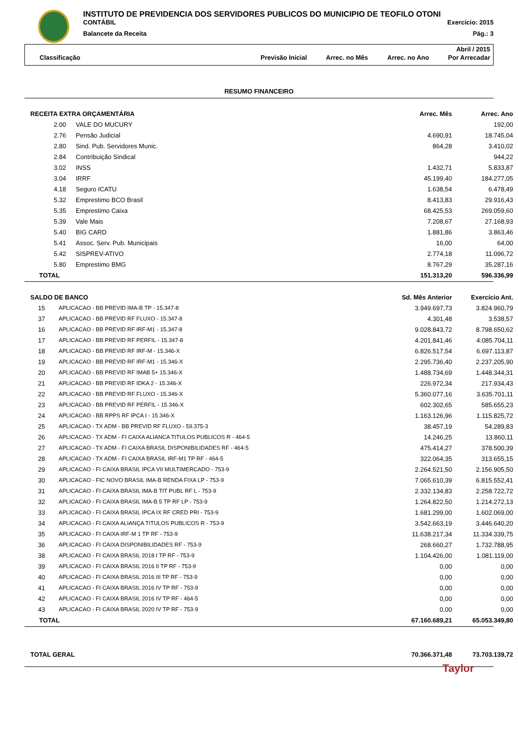INSTITUTO DE PREVIDENCIA DOS SERVIDORES PUBLICOS DO MUNICIPIO DE TEOFILO OTONI
CONTÁBIL Exercício: 2015
Balancete da Receita Pág.: 3
Abril / 2015
Classificação Previsão Inicial Arrec. no Mês Arrec. no Ano Por Arrecadar
RESUMO FINANCEIRO
| RECEITA EXTRA ORÇAMENTÁRIA | | | Arrec. Mês | Arrec. Ano |
| --- | --- | --- | --- | --- |
| | 2.00 | VALE DO MUCURY | | 192,00 |
| | 2.76 | Pensão Judicial | 4.690,91 | 18.745,04 |
| | 2.80 | Sind. Pub. Servidores Munic. | 864,28 | 3.410,02 |
| | 2.84 | Contribuição Sindical | | 944,22 |
| | 3.02 | INSS | 1.432,71 | 5.833,87 |
| | 3.04 | IRRF | 45.199,40 | 184.277,05 |
| | 4.18 | Seguro ICATU | 1.638,54 | 6.478,49 |
| | 5.32 | Emprestimo BCO Brasil | 8.413,83 | 29.916,43 |
| | 5.35 | Emprestimo Caixa | 68.425,53 | 269.059,60 |
| | 5.39 | Vale Mais | 7.208,67 | 27.168,93 |
| | 5.40 | BIG CARD | 1.881,86 | 3.863,46 |
| | 5.41 | Assoc. Serv. Pub. Municipais | 16,00 | 64,00 |
| | 5.42 | SISPREV-ATIVO | 2.774,18 | 11.096,72 |
| | 5.80 | Emprestimo BMG | 8.767,29 | 35.287,16 |
| TOTAL | | | 151.313,20 | 596.336,99 |
| SALDO DE BANCO | | Sd. Mês Anterior | Exercício Ant. |
| --- | --- | --- | --- |
| 15 | APLICACAO - BB PREVID IMA-B TP - 15.347-8 | 3.949.697,73 | 3.824.960,79 |
| 37 | APLICACAO - BB PREVID RF FLUXO - 15.347-8 | 4.301,48 | 3.538,57 |
| 16 | APLICACAO - BB PREVID RF IRF-M1 - 15.347-8 | 9.028.843,72 | 8.798.650,62 |
| 17 | APLICACAO - BB PREVID RF PERFIL - 15.347-8 | 4.201.841,46 | 4.085.704,11 |
| 18 | APLICACAO - BB PREVID RF IRF-M - 15.346-X | 6.826.517,54 | 6.697.113,87 |
| 19 | APLICACAO - BB PREVID RF IRF-M1 - 15.346-X | 2.295.736,40 | 2.237.205,90 |
| 20 | APLICACAO - BB PREVID RF IMAB 5+ 15.346-X | 1.488.734,69 | 1.448.344,31 |
| 21 | APLICACAO - BB PREVID RF IDKA 2 - 15.346-X | 226.972,34 | 217.934,43 |
| 22 | APLICACAO - BB PREVID RF FLUXO - 15.346-X | 5.360.077,16 | 3.635.701,11 |
| 23 | APLICACAO - BB PREVID RF PERFIL - 15.346-X | 602.302,65 | 585.655,23 |
| 24 | APLICACAO - BB RPPS RF IPCA I - 15.346-X | 1.163.126,96 | 1.115.825,72 |
| 25 | APLICACAO - TX ADM - BB PREVID RF FLUXO - 59.375-3 | 38.457,19 | 54.289,83 |
| 26 | APLICACAO - TX ADM - FI CAIXA ALIANCA TITULOS PUBLICOS R - 464-5 | 14.246,25 | 13.860,11 |
| 27 | APLICACAO - TX ADM - FI CAIXA BRASIL DISPONIBILIDADES RF - 464-5 | 475.414,27 | 378.500,39 |
| 28 | APLICACAO - TX ADM - FI CAIXA BRASIL IRF-M1 TP RF - 464-5 | 322.064,35 | 313.655,15 |
| 29 | APLICACAO - FI CAIXA BRASIL IPCA VII MULTIMERCADO - 753-9 | 2.264.521,50 | 2.156.905,50 |
| 30 | APLICACAO - FIC NOVO BRASIL IMA-B RENDA FIXA LP - 753-9 | 7.065.610,39 | 6.815.552,41 |
| 31 | APLICACAO - FI CAIXA BRASIL IMA-B TIT PUBL RF L - 753-9 | 2.332.134,83 | 2.258.722,72 |
| 32 | APLICACAO - FI CAIXA BRASIL IMA-B 5 TP RF LP - 753-9 | 1.264.822,50 | 1.214.272,13 |
| 33 | APLICACAO - FI CAIXA BRASIL IPCA IX RF CRED PRI - 753-9 | 1.681.299,00 | 1.602.069,00 |
| 34 | APLICACAO - FI CAIXA ALIANÇA TITULOS PUBLICOS R - 753-9 | 3.542.663,19 | 3.446.640,20 |
| 35 | APLICACAO - FI CAIXA IRF-M 1 TP RF - 753-9 | 11.638.217,34 | 11.334.339,75 |
| 36 | APLICACAO - FI CAIXA DISPONIBILIDADES RF - 753-9 | 268.660,27 | 1.732.788,95 |
| 38 | APLICACAO - FI CAIXA BRASIL 2018 I TP RF - 753-9 | 1.104.426,00 | 1.081.119,00 |
| 39 | APLICACAO - FI CAIXA BRASIL 2016 II TP RF - 753-9 | 0,00 | 0,00 |
| 40 | APLICACAO - FI CAIXA BRASIL 2016 III TP RF - 753-9 | 0,00 | 0,00 |
| 41 | APLICACAO - FI CAIXA BRASIL 2016 IV TP RF - 753-9 | 0,00 | 0,00 |
| 42 | APLICACAO - FI CAIXA BRASIL 2016 IV TP RF - 464-5 | 0,00 | 0,00 |
| 43 | APLICACAO - FI CAIXA BRASIL 2020 IV TP RF - 753-9 | 0,00 | 0,00 |
| TOTAL | | 67.160.689,21 | 65.053.349,80 |
| TOTAL GERAL | 70.366.371,48 | 73.703.139,72 |
| --- | --- | --- |
Taylor